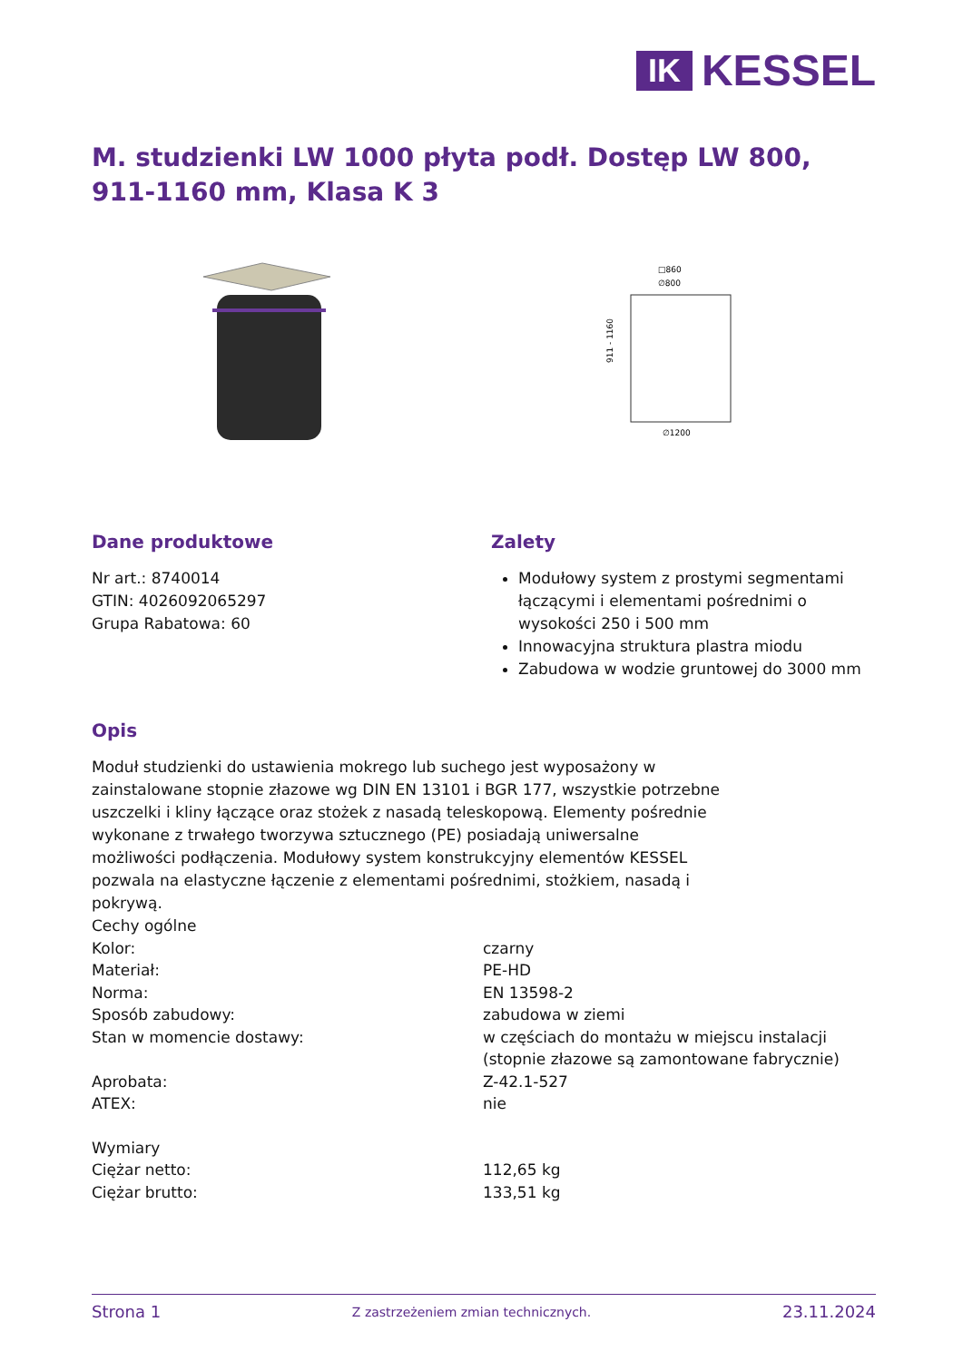IK
KESSEL
M. studzienki LW 1000 płyta podł. Dostęp LW 800, 911-1160 mm, Klasa K 3
□860
∅800
911 - 1160
∅1200
Dane produktowe
Nr art.: 8740014
GTIN: 4026092065297
Grupa Rabatowa: 60
Zalety
Modułowy system z prostymi segmentami łączącymi i elementami pośrednimi o wysokości 250 i 500 mm
Innowacyjna struktura plastra miodu
Zabudowa w wodzie gruntowej do 3000 mm
Opis
Moduł studzienki do ustawienia mokrego lub suchego jest wyposażony w zainstalowane stopnie złazowe wg DIN EN 13101 i BGR 177, wszystkie potrzebne uszczelki i kliny łączące oraz stożek z nasadą teleskopową. Elementy pośrednie wykonane z trwałego tworzywa sztucznego (PE) posiadają uniwersalne możliwości podłączenia. Modułowy system konstrukcyjny elementów KESSEL pozwala na elastyczne łączenie z elementami pośrednimi, stożkiem, nasadą i pokrywą.
| Cechy ogólne | |
| Kolor: | czarny |
| Materiał: | PE-HD |
| Norma: | EN 13598-2 |
| Sposób zabudowy: | zabudowa w ziemi |
| Stan w momencie dostawy: | w częściach do montażu w miejscu instalacji (stopnie złazowe są zamontowane fabrycznie) |
| Aprobata: | Z-42.1-527 |
| ATEX: | nie |
| Wymiary | |
| Ciężar netto: | 112,65 kg |
| Ciężar brutto: | 133,51 kg |
Strona 1 Z zastrzeżeniem zmian technicznych. 23.11.2024